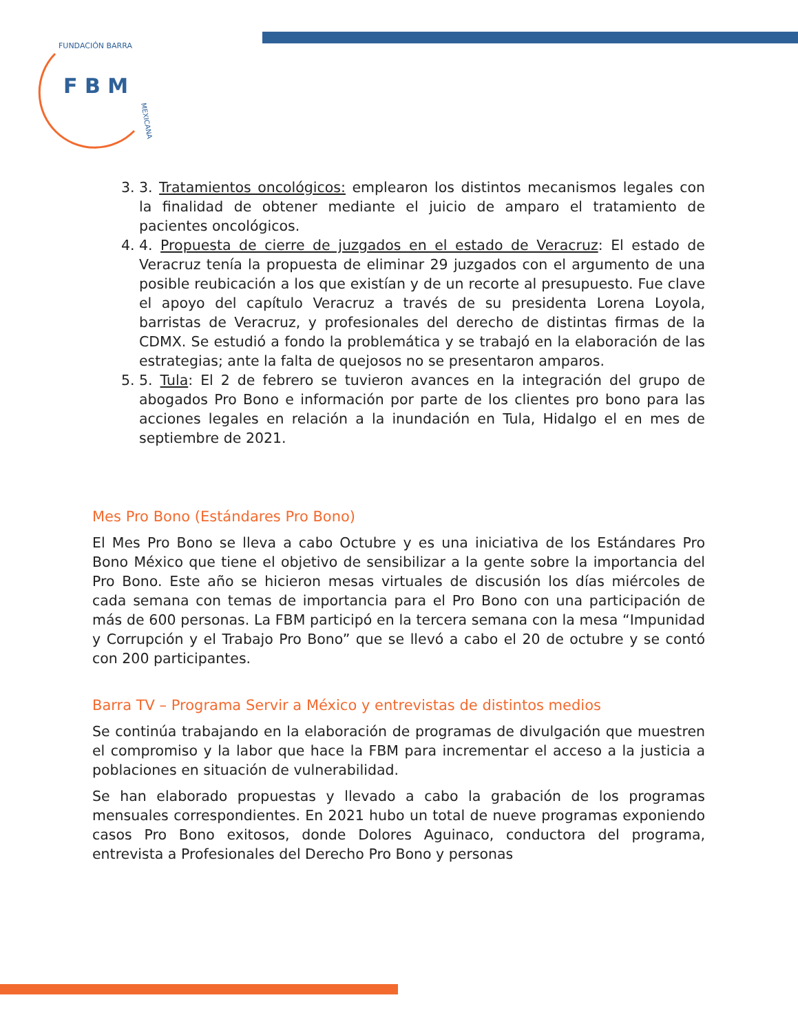F B M
FUNDACIÓN BARRA
MEXICANA
3. 3. Tratamientos oncológicos: emplearon los distintos mecanismos legales con la finalidad de obtener mediante el juicio de amparo el tratamiento de pacientes oncológicos.
4. 4. Propuesta de cierre de juzgados en el estado de Veracruz: El estado de Veracruz tenía la propuesta de eliminar 29 juzgados con el argumento de una posible reubicación a los que existían y de un recorte al presupuesto. Fue clave el apoyo del capítulo Veracruz a través de su presidenta Lorena Loyola, barristas de Veracruz, y profesionales del derecho de distintas firmas de la CDMX. Se estudió a fondo la problemática y se trabajó en la elaboración de las estrategias; ante la falta de quejosos no se presentaron amparos.
5. 5. Tula: El 2 de febrero se tuvieron avances en la integración del grupo de abogados Pro Bono e información por parte de los clientes pro bono para las acciones legales en relación a la inundación en Tula, Hidalgo el en mes de septiembre de 2021.
Mes Pro Bono (Estándares Pro Bono)
El Mes Pro Bono se lleva a cabo Octubre y es una iniciativa de los Estándares Pro Bono México que tiene el objetivo de sensibilizar a la gente sobre la importancia del Pro Bono. Este año se hicieron mesas virtuales de discusión los días miércoles de cada semana con temas de importancia para el Pro Bono con una participación de más de 600 personas. La FBM participó en la tercera semana con la mesa “Impunidad y Corrupción y el Trabajo Pro Bono” que se llevó a cabo el 20 de octubre y se contó con 200 participantes.
Barra TV – Programa Servir a México y entrevistas de distintos medios
Se continúa trabajando en la elaboración de programas de divulgación que muestren el compromiso y la labor que hace la FBM para incrementar el acceso a la justicia a poblaciones en situación de vulnerabilidad.
Se han elaborado propuestas y llevado a cabo la grabación de los programas mensuales correspondientes. En 2021 hubo un total de nueve programas exponiendo casos Pro Bono exitosos, donde Dolores Aguinaco, conductora del programa, entrevista a Profesionales del Derecho Pro Bono y personas